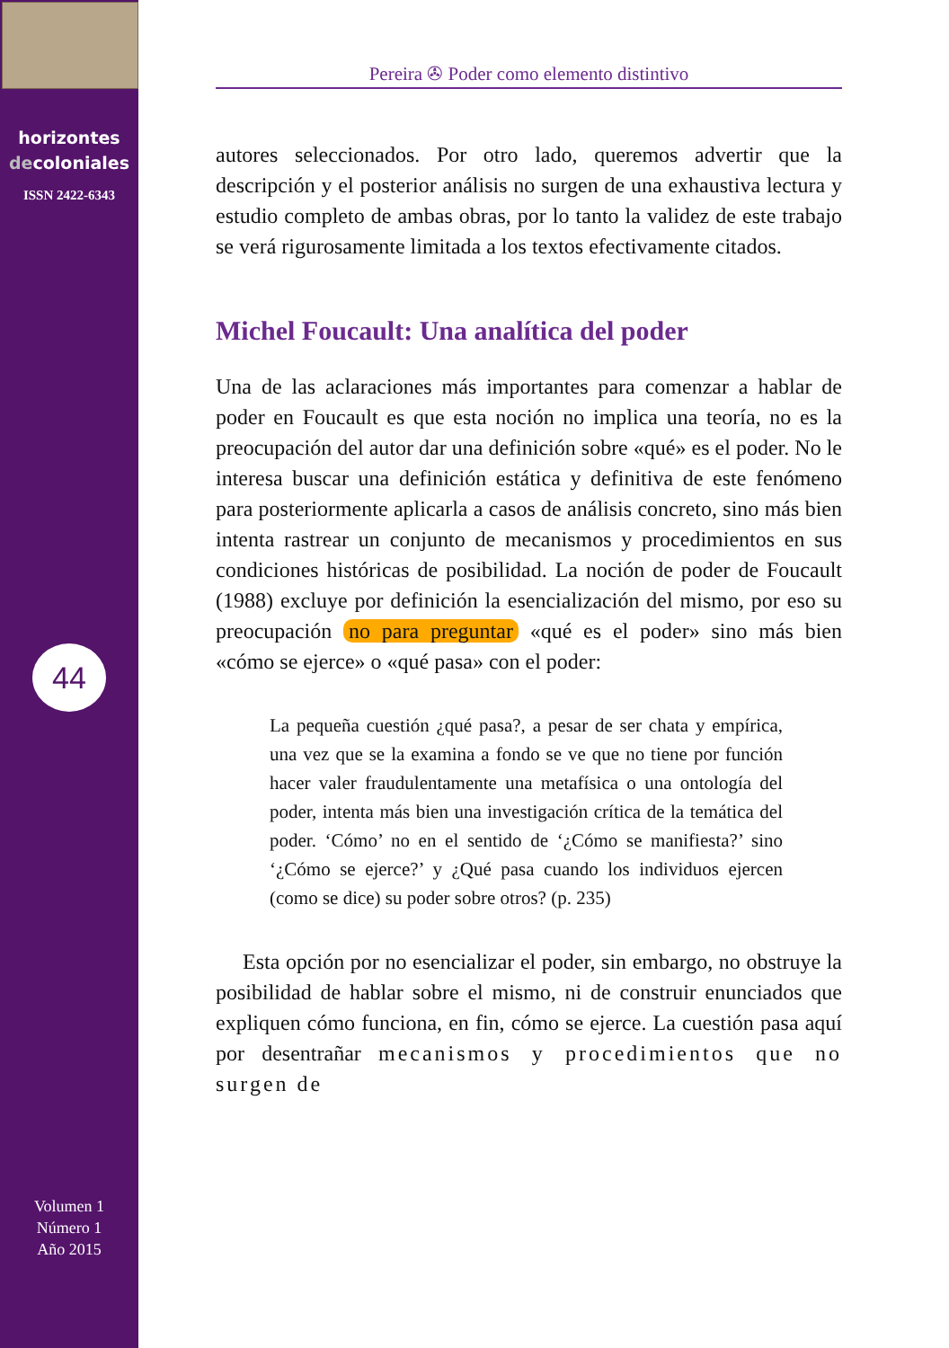horizontes
decoloniales
ISSN 2422-6343
44
Volumen 1
Número 1
Año 2015
Pereira ✇ Poder como elemento distintivo
autores seleccionados. Por otro lado, queremos advertir que la descripción y el posterior análisis no surgen de una exhaustiva lectura y estudio completo de ambas obras, por lo tanto la validez de este trabajo se verá rigurosamente limitada a los textos efectivamente citados.
Michel Foucault: Una analítica del poder
Una de las aclaraciones más importantes para comenzar a hablar de poder en Foucault es que esta noción no implica una teoría, no es la preocupación del autor dar una definición sobre «qué» es el poder. No le interesa buscar una definición estática y definitiva de este fenómeno para posteriormente aplicarla a casos de análisis concreto, sino más bien intenta rastrear un conjunto de mecanismos y procedimientos en sus condiciones históricas de posibilidad. La noción de poder de Foucault (1988) excluye por definición la esencialización del mismo, por eso su preocupación no para preguntar «qué es el poder» sino más bien «cómo se ejerce» o «qué pasa» con el poder:
La pequeña cuestión ¿qué pasa?, a pesar de ser chata y empírica, una vez que se la examina a fondo se ve que no tiene por función hacer valer fraudulentamente una metafísica o una ontología del poder, intenta más bien una investigación crítica de la temática del poder. ‘Cómo’ no en el sentido de ‘¿Cómo se manifiesta?’ sino ‘¿Cómo se ejerce?’ y ¿Qué pasa cuando los individuos ejercen (como se dice) su poder sobre otros? (p. 235)
Esta opción por no esencializar el poder, sin embargo, no obstruye la posibilidad de hablar sobre el mismo, ni de construir enunciados que expliquen cómo funciona, en fin, cómo se ejerce. La cuestión pasa aquí por desentrañar mecanismos y procedimientos que no surgen de